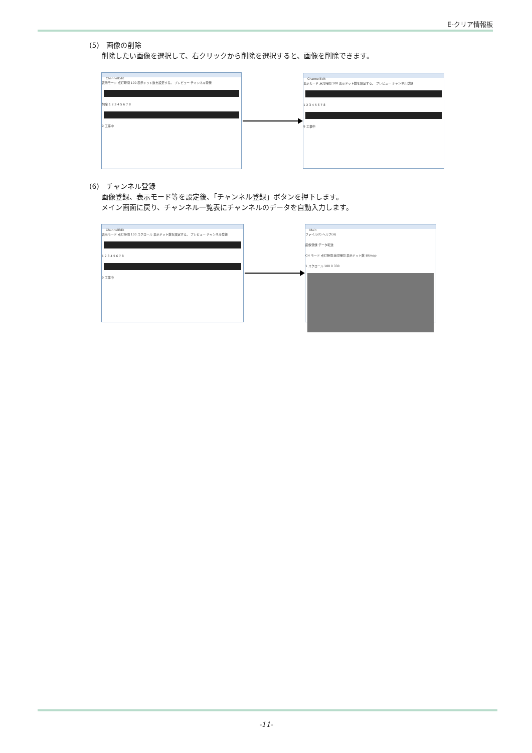E-クリア情報板
(5)　画像の削除
削除したい画像を選択して、右クリックから削除を選択すると、画像を削除できます。
ChannelEdit
表示モード 点灯時間 100 表示ドット数を設定する。 プレビュー チャンネル登録
削除 1 2 3 4 5 6 7 8
9 工事中
ChannelEdit
表示モード 点灯時間 100 表示ドット数を設定する。 プレビュー チャンネル登録
1 2 3 4 5 6 7 8
9 工事中
(6)　チャンネル登録
画像登録、表示モード等を設定後、「チャンネル登録」ボタンを押下します。
メイン画面に戻り、チャンネル一覧表にチャンネルのデータを自動入力します。
ChannelEdit
表示モード 点灯時間 100 スクロール 表示ドット数を設定する。 プレビュー チャンネル登録
1 2 3 4 5 6 7 8
9 工事中
Main
ファイル(F) ヘルプ(H)
画像登録 データ転送
CH モード 点灯時間 消灯時間 表示ドット数 Bitmap
1 スクロール 100 0 330
-11-